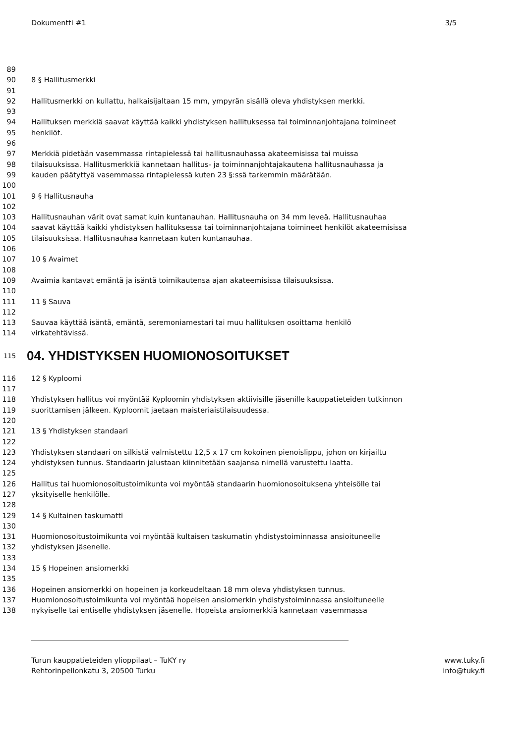Dokumentti #1 3/5
89
90 8 § Hallitusmerkki
91
92 Hallitusmerkki on kullattu, halkaisijaltaan 15 mm, ympyrän sisällä oleva yhdistyksen merkki.
93
94 Hallituksen merkkiä saavat käyttää kaikki yhdistyksen hallituksessa tai toiminnanjohtajana toimineet
95 henkilöt.
96
97 Merkkiä pidetään vasemmassa rintapielessä tai hallitusnauhassa akateemisissa tai muissa
98 tilaisuuksissa. Hallitusmerkkiä kannetaan hallitus- ja toiminnanjohtajakautena hallitusnauhassa ja
99 kauden päätyttyä vasemmassa rintapielessä kuten 23 §:ssä tarkemmin määrätään.
100
101 9 § Hallitusnauha
102
103 Hallitusnauhan värit ovat samat kuin kuntanauhan. Hallitusnauha on 34 mm leveä. Hallitusnauhaa
104 saavat käyttää kaikki yhdistyksen hallituksessa tai toiminnanjohtajana toimineet henkilöt akateemisissa
105 tilaisuuksissa. Hallitusnauhaa kannetaan kuten kuntanauhaa.
106
107 10 § Avaimet
108
109 Avaimia kantavat emäntä ja isäntä toimikautensa ajan akateemisissa tilaisuuksissa.
110
111 11 § Sauva
112
113 Sauvaa käyttää isäntä, emäntä, seremoniamestari tai muu hallituksen osoittama henkilö
114 virkatehtävissä.
115 04. YHDISTYKSEN HUOMIONOSOITUKSET
116 12 § Kyploomi
117
118 Yhdistyksen hallitus voi myöntää Kyploomin yhdistyksen aktiivisille jäsenille kauppatieteiden tutkinnon
119 suorittamisen jälkeen. Kyploomit jaetaan maisteriaistilaisuudessa.
120
121 13 § Yhdistyksen standaari
122
123 Yhdistyksen standaari on silkistä valmistettu 12,5 x 17 cm kokoinen pienoislippu, johon on kirjailtu
124 yhdistyksen tunnus. Standaarin jalustaan kiinnitetään saajansa nimellä varustettu laatta.
125
126 Hallitus tai huomionosoitustoimikunta voi myöntää standaarin huomionosoituksena yhteisölle tai
127 yksityiselle henkilölle.
128
129 14 § Kultainen taskumatti
130
131 Huomionosoitustoimikunta voi myöntää kultaisen taskumatin yhdistystoiminnassa ansioituneelle
132 yhdistyksen jäsenelle.
133
134 15 § Hopeinen ansiomerkki
135
136 Hopeinen ansiomerkki on hopeinen ja korkeudeltaan 18 mm oleva yhdistyksen tunnus.
137 Huomionosoitustoimikunta voi myöntää hopeisen ansiomerkin yhdistystoiminnassa ansioituneelle
138 nykyiselle tai entiselle yhdistyksen jäsenelle. Hopeista ansiomerkkiä kannetaan vasemmassa
Turun kauppatieteiden ylioppilaat – TuKY ry www.tuky.fi
Rehtorinpellonkatu 3, 20500 Turku info@tuky.fi